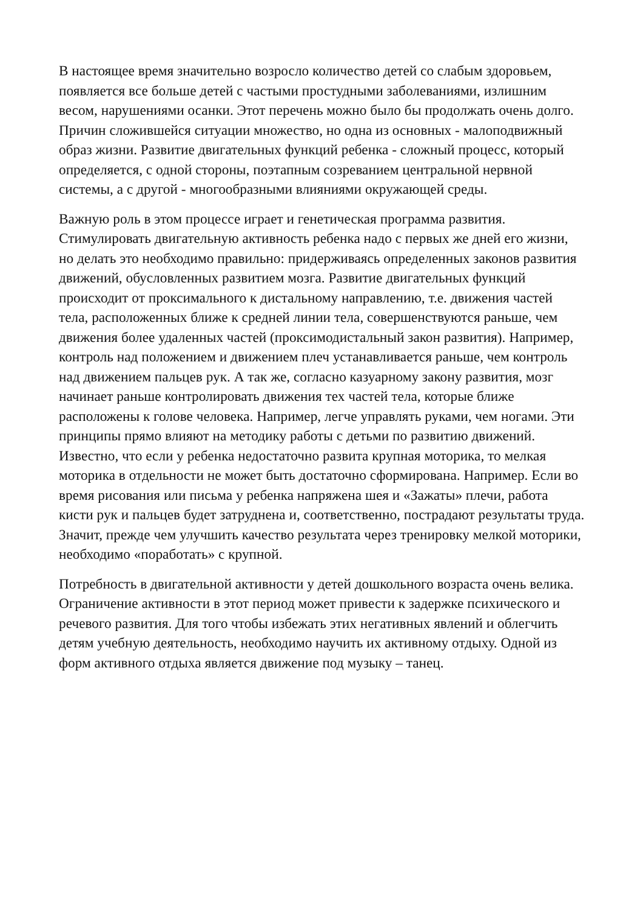В настоящее время значительно возросло количество детей со слабым здоровьем, появляется все больше детей с частыми простудными заболеваниями, излишним весом, нарушениями осанки. Этот перечень можно было бы продолжать очень долго. Причин сложившейся ситуации множество, но одна из основных - малоподвижный образ жизни. Развитие двигательных функций ребенка - сложный процесс, который определяется, с одной стороны, поэтапным созреванием центральной нервной системы, а с другой - многообразными влияниями окружающей среды.
Важную роль в этом процессе играет и генетическая программа развития. Стимулировать двигательную активность ребенка надо с первых же дней его жизни, но делать это необходимо правильно: придерживаясь определенных законов развития движений, обусловленных развитием мозга. Развитие двигательных функций происходит от проксимального к дистальному направлению, т.е. движения частей тела, расположенных ближе к средней линии тела, совершенствуются раньше, чем движения более удаленных частей (проксимодистальный закон развития). Например, контроль над положением и движением плеч устанавливается раньше, чем контроль над движением пальцев рук. А так же, согласно казуарному закону развития, мозг начинает раньше контролировать движения тех частей тела, которые ближе расположены к голове человека. Например, легче управлять руками, чем ногами. Эти принципы прямо влияют на методику работы с детьми по развитию движений. Известно, что если у ребенка недостаточно развита крупная моторика, то мелкая моторика в отдельности не может быть достаточно сформирована. Например. Если во время рисования или письма у ребенка напряжена шея и «Зажаты» плечи, работа кисти рук и пальцев будет затруднена и, соответственно, пострадают результаты труда. Значит, прежде чем улучшить качество результата через тренировку мелкой моторики, необходимо «поработать» с крупной.
Потребность в двигательной активности у детей дошкольного возраста очень велика. Ограничение активности в этот период может привести к задержке психического и речевого развития. Для того чтобы избежать этих негативных явлений и облегчить детям учебную деятельность, необходимо научить их активному отдыху. Одной из форм активного отдыха является движение под музыку – танец.